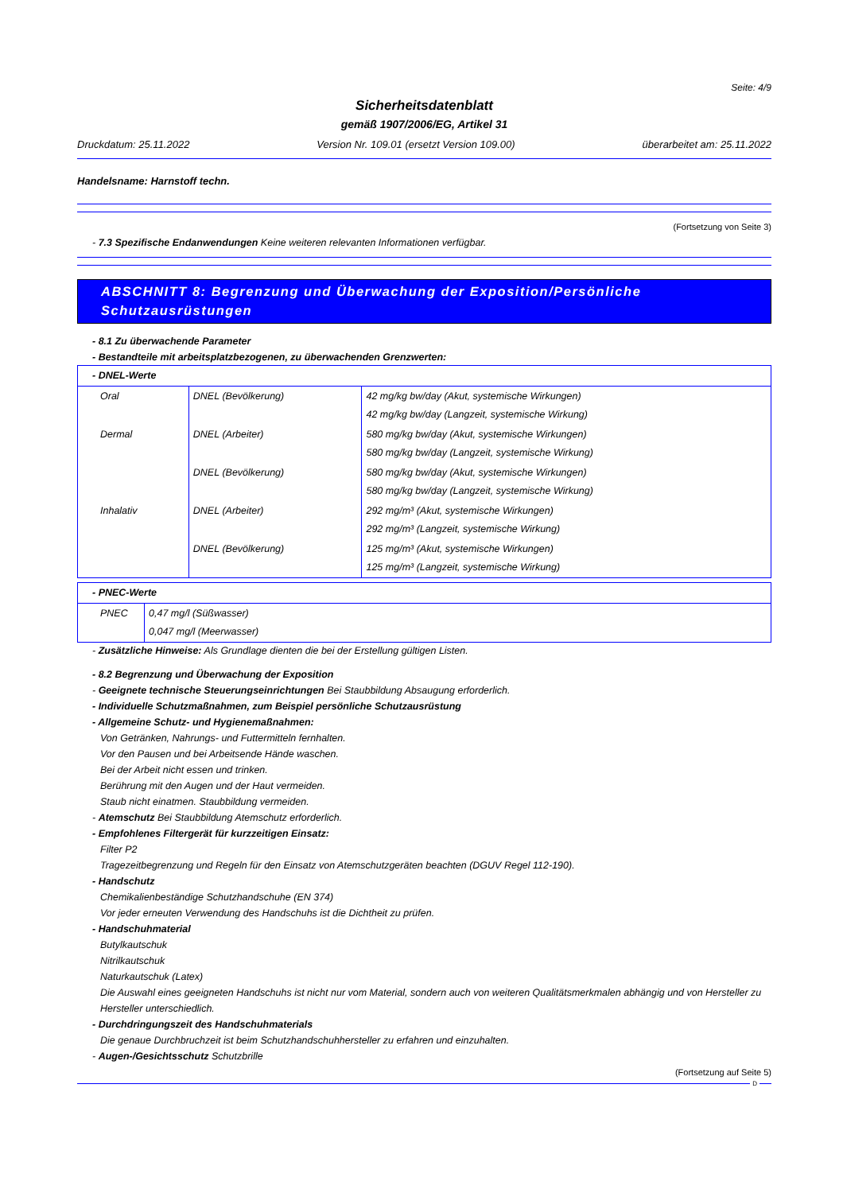Seite: 4/9
Sicherheitsdatenblatt
gemäß 1907/2006/EG, Artikel 31
Druckdatum: 25.11.2022 Version Nr. 109.01 (ersetzt Version 109.00) überarbeitet am: 25.11.2022
Handelsname: Harnstoff techn.
(Fortsetzung von Seite 3)
- 7.3 Spezifische Endanwendungen Keine weiteren relevanten Informationen verfügbar.
ABSCHNITT 8: Begrenzung und Überwachung der Exposition/Persönliche Schutzausrüstungen
- 8.1 Zu überwachende Parameter
- Bestandteile mit arbeitsplatzbezogenen, zu überwachenden Grenzwerten:
| - DNEL-Werte | | |
| Oral | DNEL (Bevölkerung) | 42 mg/kg bw/day (Akut, systemische Wirkungen) 42 mg/kg bw/day (Langzeit, systemische Wirkung) |
| Dermal | DNEL (Arbeiter) | 580 mg/kg bw/day (Akut, systemische Wirkungen) 580 mg/kg bw/day (Langzeit, systemische Wirkung) |
| | DNEL (Bevölkerung) | 580 mg/kg bw/day (Akut, systemische Wirkungen) 580 mg/kg bw/day (Langzeit, systemische Wirkung) |
| Inhalativ | DNEL (Arbeiter) | 292 mg/m³ (Akut, systemische Wirkungen) 292 mg/m³ (Langzeit, systemische Wirkung) |
| | DNEL (Bevölkerung) | 125 mg/m³ (Akut, systemische Wirkungen) 125 mg/m³ (Langzeit, systemische Wirkung) |
| - PNEC-Werte | |
| PNEC | 0,47 mg/l (Süßwasser) 0,047 mg/l (Meerwasser) |
- Zusätzliche Hinweise: Als Grundlage dienten die bei der Erstellung gültigen Listen.
- 8.2 Begrenzung und Überwachung der Exposition
- Geeignete technische Steuerungseinrichtungen Bei Staubbildung Absaugung erforderlich.
- Individuelle Schutzmaßnahmen, zum Beispiel persönliche Schutzausrüstung
- Allgemeine Schutz- und Hygienemaßnahmen:
Von Getränken, Nahrungs- und Futtermitteln fernhalten.
Vor den Pausen und bei Arbeitsende Hände waschen.
Bei der Arbeit nicht essen und trinken.
Berührung mit den Augen und der Haut vermeiden.
Staub nicht einatmen. Staubbildung vermeiden.
- Atemschutz Bei Staubbildung Atemschutz erforderlich.
- Empfohlenes Filtergerät für kurzzeitigen Einsatz:
Filter P2
Tragezeitbegrenzung und Regeln für den Einsatz von Atemschutzgeräten beachten (DGUV Regel 112-190).
- Handschutz
Chemikalienbeständige Schutzhandschuhe (EN 374)
Vor jeder erneuten Verwendung des Handschuhs ist die Dichtheit zu prüfen.
- Handschuhmaterial
Butylkautschuk
Nitrilkautschuk
Naturkautschuk (Latex)
Die Auswahl eines geeigneten Handschuhs ist nicht nur vom Material, sondern auch von weiteren Qualitätsmerkmalen abhängig und von Hersteller zu Hersteller unterschiedlich.
- Durchdringungszeit des Handschuhmaterials
Die genaue Durchbruchzeit ist beim Schutzhandschuhhersteller zu erfahren und einzuhalten.
- Augen-/Gesichtsschutz Schutzbrille
(Fortsetzung auf Seite 5)
D